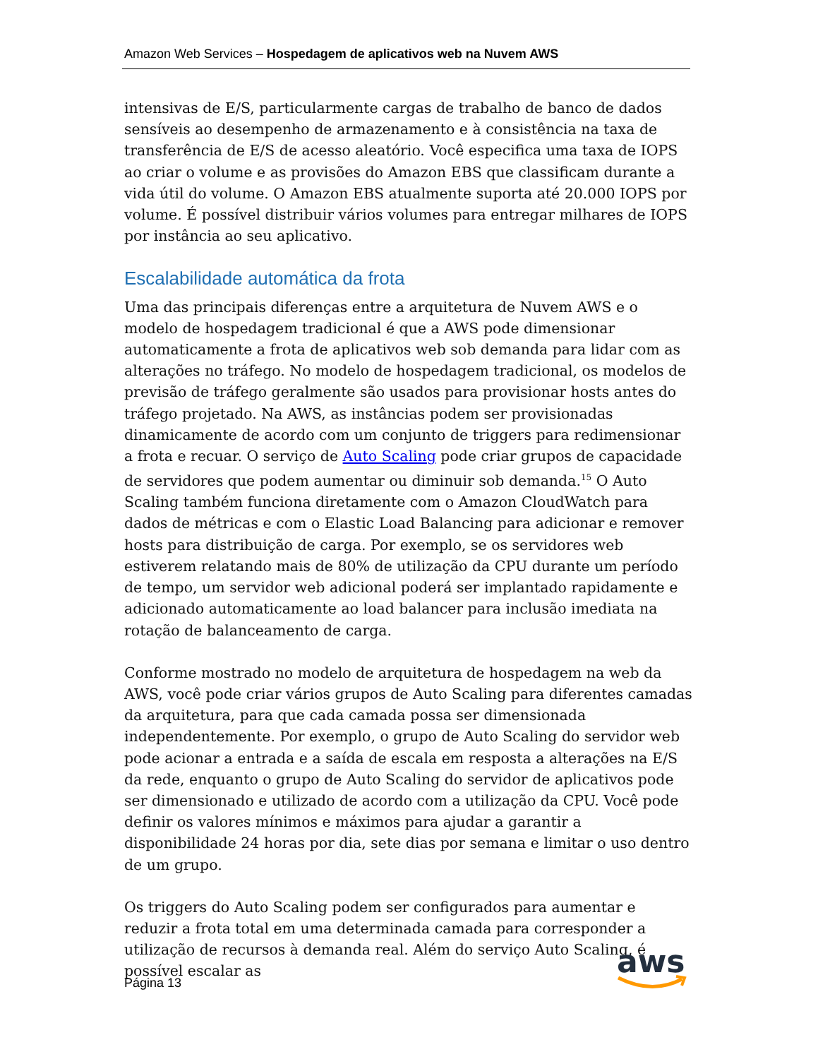Amazon Web Services – Hospedagem de aplicativos web na Nuvem AWS
intensivas de E/S, particularmente cargas de trabalho de banco de dados sensíveis ao desempenho de armazenamento e à consistência na taxa de transferência de E/S de acesso aleatório. Você especifica uma taxa de IOPS ao criar o volume e as provisões do Amazon EBS que classificam durante a vida útil do volume. O Amazon EBS atualmente suporta até 20.000 IOPS por volume. É possível distribuir vários volumes para entregar milhares de IOPS por instância ao seu aplicativo.
Escalabilidade automática da frota
Uma das principais diferenças entre a arquitetura de Nuvem AWS e o modelo de hospedagem tradicional é que a AWS pode dimensionar automaticamente a frota de aplicativos web sob demanda para lidar com as alterações no tráfego. No modelo de hospedagem tradicional, os modelos de previsão de tráfego geralmente são usados para provisionar hosts antes do tráfego projetado. Na AWS, as instâncias podem ser provisionadas dinamicamente de acordo com um conjunto de triggers para redimensionar a frota e recuar. O serviço de Auto Scaling pode criar grupos de capacidade de servidores que podem aumentar ou diminuir sob demanda.<sup>15</sup> O Auto Scaling também funciona diretamente com o Amazon CloudWatch para dados de métricas e com o Elastic Load Balancing para adicionar e remover hosts para distribuição de carga. Por exemplo, se os servidores web estiverem relatando mais de 80% de utilização da CPU durante um período de tempo, um servidor web adicional poderá ser implantado rapidamente e adicionado automaticamente ao load balancer para inclusão imediata na rotação de balanceamento de carga.
Conforme mostrado no modelo de arquitetura de hospedagem na web da AWS, você pode criar vários grupos de Auto Scaling para diferentes camadas da arquitetura, para que cada camada possa ser dimensionada independentemente. Por exemplo, o grupo de Auto Scaling do servidor web pode acionar a entrada e a saída de escala em resposta a alterações na E/S da rede, enquanto o grupo de Auto Scaling do servidor de aplicativos pode ser dimensionado e utilizado de acordo com a utilização da CPU. Você pode definir os valores mínimos e máximos para ajudar a garantir a disponibilidade 24 horas por dia, sete dias por semana e limitar o uso dentro de um grupo.
Os triggers do Auto Scaling podem ser configurados para aumentar e reduzir a frota total em uma determinada camada para corresponder a utilização de recursos à demanda real. Além do serviço Auto Scaling, é possível escalar as
Página 13
aws